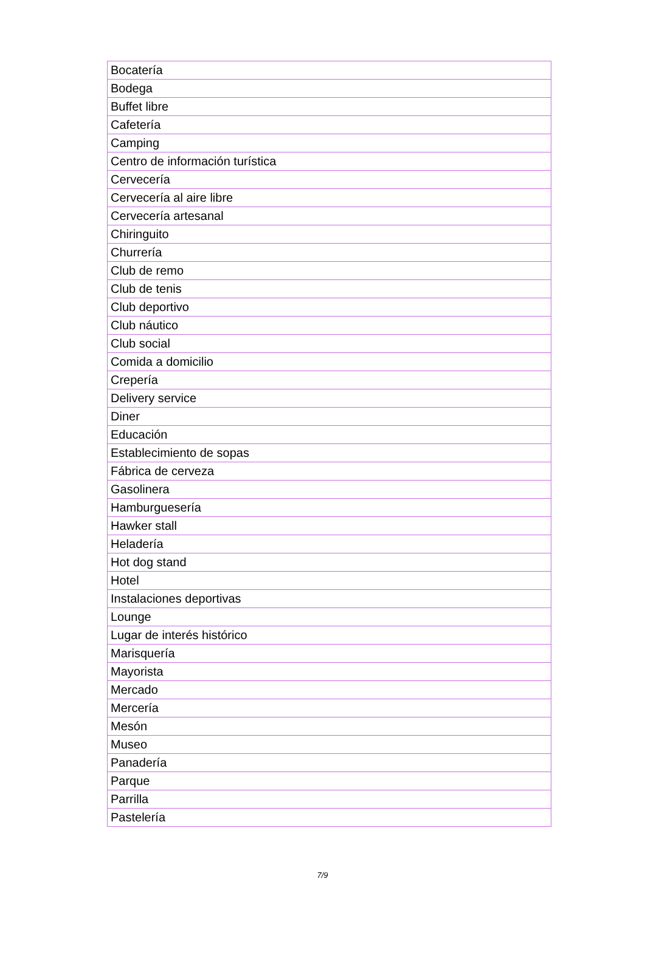| Bocatería |
| Bodega |
| Buffet libre |
| Cafetería |
| Camping |
| Centro de información turística |
| Cervecería |
| Cervecería al aire libre |
| Cervecería artesanal |
| Chiringuito |
| Churrería |
| Club de remo |
| Club de tenis |
| Club deportivo |
| Club náutico |
| Club social |
| Comida a domicilio |
| Crepería |
| Delivery service |
| Diner |
| Educación |
| Establecimiento de sopas |
| Fábrica de cerveza |
| Gasolinera |
| Hamburguesería |
| Hawker stall |
| Heladería |
| Hot dog stand |
| Hotel |
| Instalaciones deportivas |
| Lounge |
| Lugar de interés histórico |
| Marisquería |
| Mayorista |
| Mercado |
| Mercería |
| Mesón |
| Museo |
| Panadería |
| Parque |
| Parrilla |
| Pastelería |
7/9